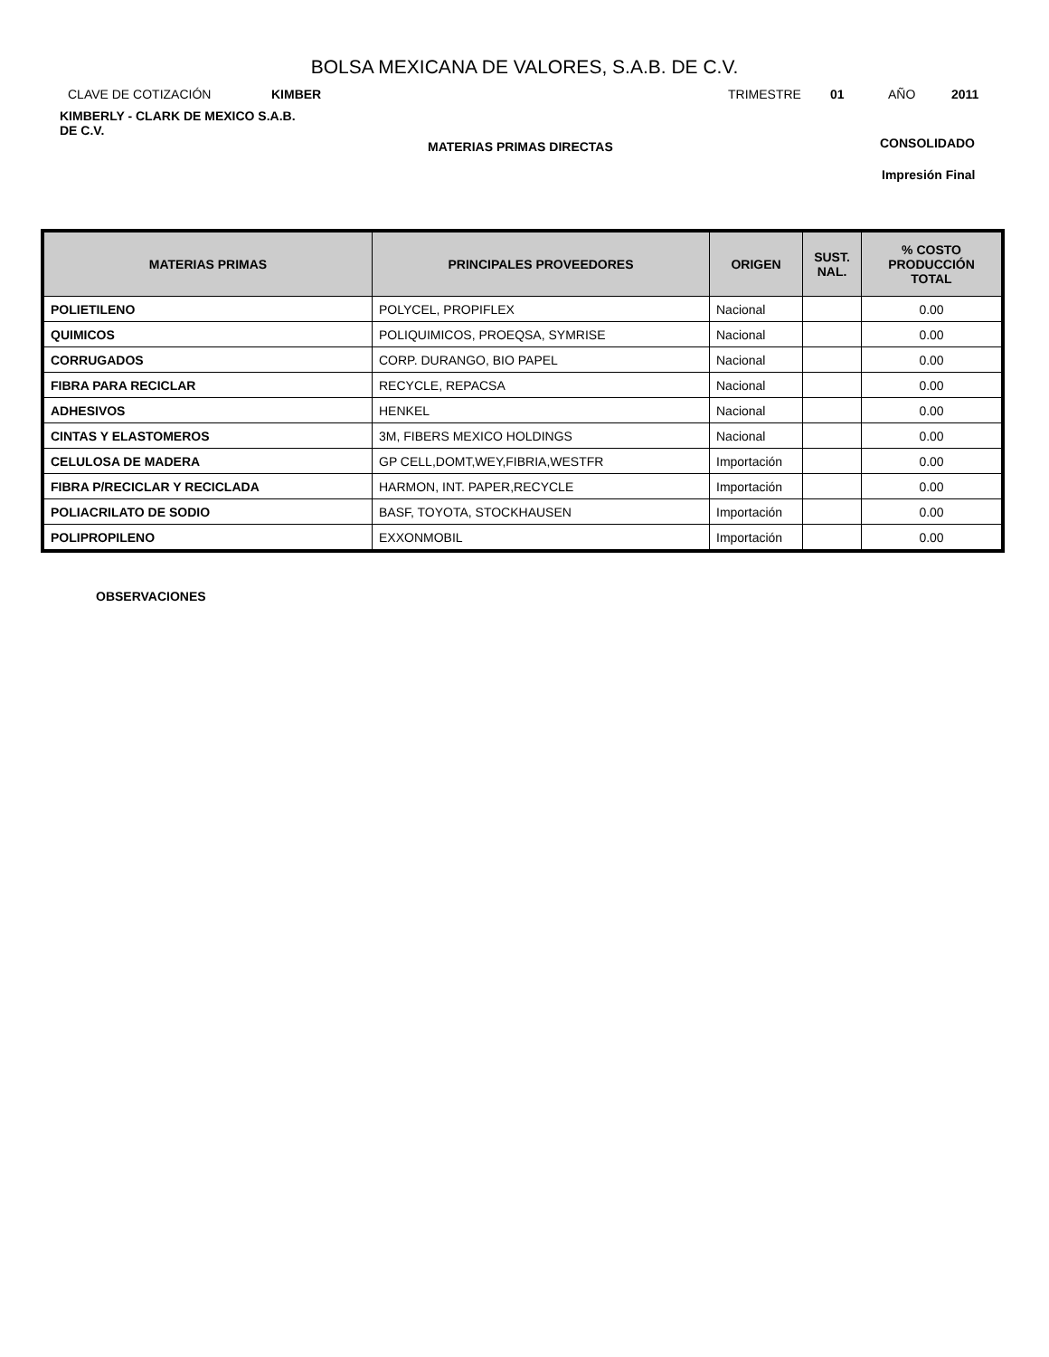BOLSA MEXICANA DE VALORES, S.A.B. DE C.V.
CLAVE DE COTIZACIÓN KIMBER TRIMESTRE 01 AÑO 2011
KIMBERLY - CLARK DE MEXICO S.A.B.
DE C.V.
MATERIAS PRIMAS DIRECTAS CONSOLIDADO
Impresión Final
| MATERIAS PRIMAS | PRINCIPALES PROVEEDORES | ORIGEN | SUST. NAL. | % COSTO PRODUCCIÓN TOTAL |
| --- | --- | --- | --- | --- |
| POLIETILENO | POLYCEL, PROPIFLEX | Nacional | | 0.00 |
| QUIMICOS | POLIQUIMICOS, PROEQSA, SYMRISE | Nacional | | 0.00 |
| CORRUGADOS | CORP. DURANGO, BIO PAPEL | Nacional | | 0.00 |
| FIBRA PARA RECICLAR | RECYCLE, REPACSA | Nacional | | 0.00 |
| ADHESIVOS | HENKEL | Nacional | | 0.00 |
| CINTAS Y ELASTOMEROS | 3M, FIBERS MEXICO HOLDINGS | Nacional | | 0.00 |
| CELULOSA DE MADERA | GP CELL,DOMT,WEY,FIBRIA,WESTFR | Importación | | 0.00 |
| FIBRA P/RECICLAR Y RECICLADA | HARMON, INT. PAPER,RECYCLE | Importación | | 0.00 |
| POLIACRILATO DE SODIO | BASF, TOYOTA, STOCKHAUSEN | Importación | | 0.00 |
| POLIPROPILENO | EXXONMOBIL | Importación | | 0.00 |
OBSERVACIONES